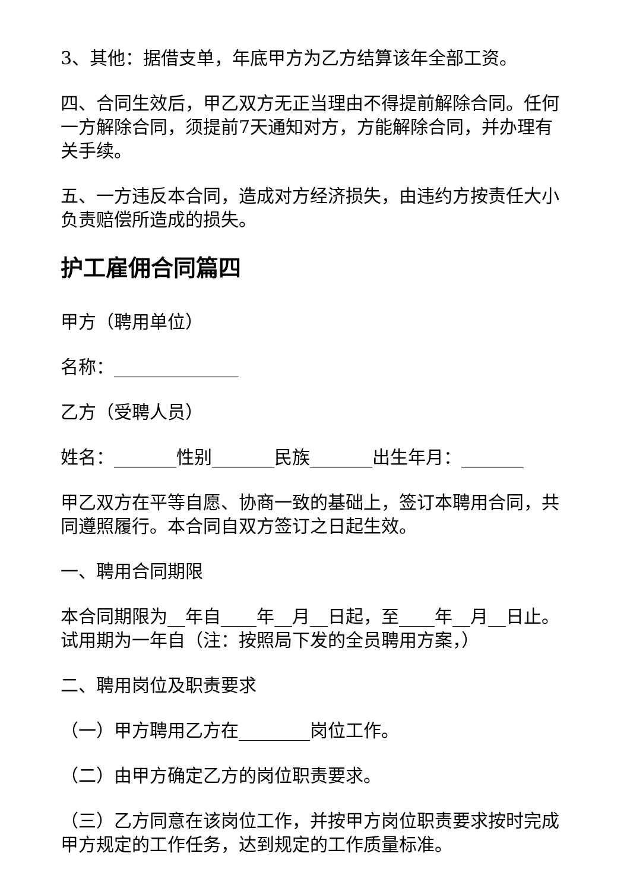3、其他：据借支单，年底甲方为乙方结算该年全部工资。
四、合同生效后，甲乙双方无正当理由不得提前解除合同。任何一方解除合同，须提前7天通知对方，方能解除合同，并办理有关手续。
五、一方违反本合同，造成对方经济损失，由违约方按责任大小负责赔偿所造成的损失。
护工雇佣合同篇四
甲方（聘用单位）
名称：______________
乙方（受聘人员）
姓名：_______性别_______民族_______出生年月：_______
甲乙双方在平等自愿、协商一致的基础上，签订本聘用合同，共同遵照履行。本合同自双方签订之日起生效。
一、聘用合同期限
本合同期限为__年自____年__月__日起，至____年__月__日止。试用期为一年自（注：按照局下发的全员聘用方案，）
二、聘用岗位及职责要求
（一）甲方聘用乙方在________岗位工作。
（二）由甲方确定乙方的岗位职责要求。
（三）乙方同意在该岗位工作，并按甲方岗位职责要求按时完成甲方规定的工作任务，达到规定的工作质量标准。